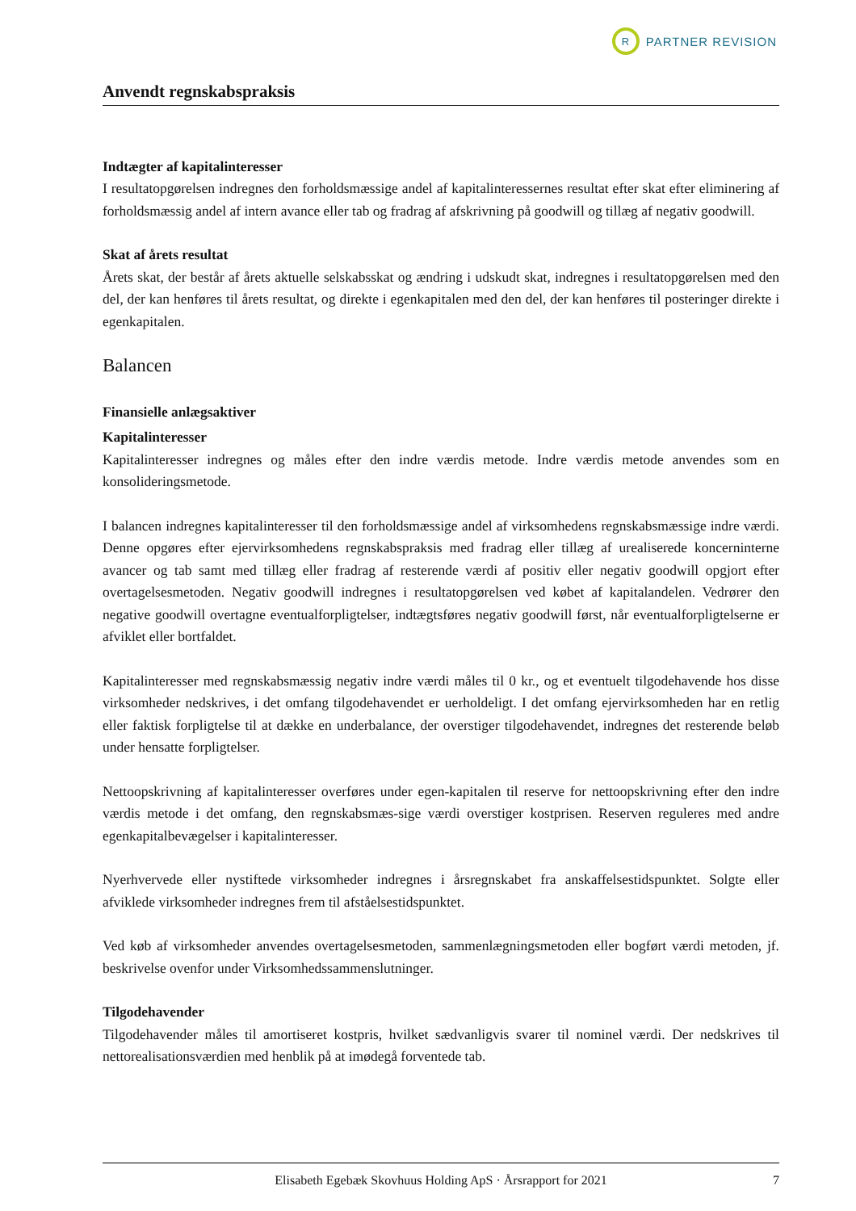R
PARTNER REVISION
Anvendt regnskabspraksis
Indtægter af kapitalinteresser
I resultatopgørelsen indregnes den forholdsmæssige andel af kapitalinteressernes resultat efter skat efter eliminering af forholdsmæssig andel af intern avance eller tab og fradrag af afskrivning på goodwill og tillæg af negativ goodwill.
Skat af årets resultat
Årets skat, der består af årets aktuelle selskabsskat og ændring i udskudt skat, indregnes i resultatopgørelsen med den del, der kan henføres til årets resultat, og direkte i egenkapitalen med den del, der kan henføres til posteringer direkte i egenkapitalen.
Balancen
Finansielle anlægsaktiver
Kapitalinteresser
Kapitalinteresser indregnes og måles efter den indre værdis metode. Indre værdis metode anvendes som en konsolideringsmetode.
I balancen indregnes kapitalinteresser til den forholdsmæssige andel af virksomhedens regnskabsmæssige indre værdi. Denne opgøres efter ejervirksomhedens regnskabspraksis med fradrag eller tillæg af urealiserede koncerninterne avancer og tab samt med tillæg eller fradrag af resterende værdi af positiv eller negativ goodwill opgjort efter overtagelsesmetoden. Negativ goodwill indregnes i resultatopgørelsen ved købet af kapitalandelen. Vedrører den negative goodwill overtagne eventualforpligtelser, indtægtsføres negativ goodwill først, når eventualforpligtelserne er afviklet eller bortfaldet.
Kapitalinteresser med regnskabsmæssig negativ indre værdi måles til 0 kr., og et eventuelt tilgodehavende hos disse virksomheder nedskrives, i det omfang tilgodehavendet er uerholdeligt. I det omfang ejervirksomheden har en retlig eller faktisk forpligtelse til at dække en underbalance, der overstiger tilgodehavendet, indregnes det resterende beløb under hensatte forpligtelser.
Nettoopskrivning af kapitalinteresser overføres under egen-kapitalen til reserve for nettoopskrivning efter den indre værdis metode i det omfang, den regnskabsmæs-sige værdi overstiger kostprisen. Reserven reguleres med andre egenkapitalbevægelser i kapitalinteresser.
Nyerhvervede eller nystiftede virksomheder indregnes i årsregnskabet fra anskaffelsestidspunktet. Solgte eller afviklede virksomheder indregnes frem til afståelsestidspunktet.
Ved køb af virksomheder anvendes overtagelsesmetoden, sammenlægningsmetoden eller bogført værdi metoden, jf. beskrivelse ovenfor under Virksomhedssammenslutninger.
Tilgodehavender
Tilgodehavender måles til amortiseret kostpris, hvilket sædvanligvis svarer til nominel værdi. Der nedskrives til nettorealisationsværdien med henblik på at imødegå forventede tab.
Elisabeth Egebæk Skovhuus Holding ApS · Årsrapport for 2021 7